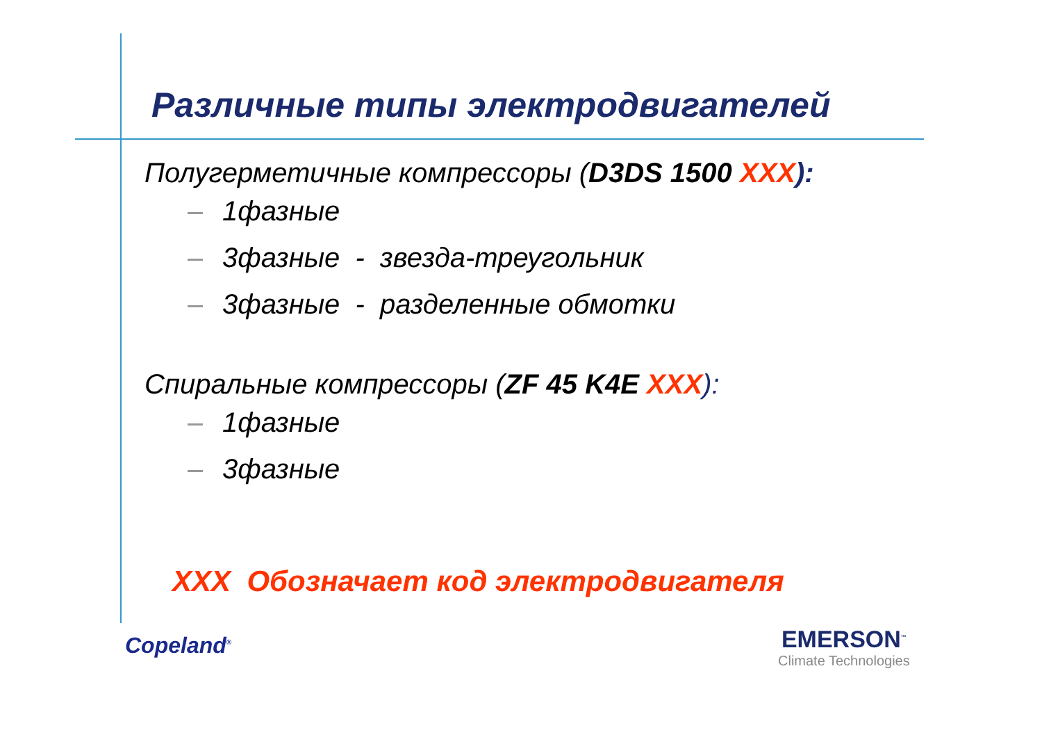Различные типы электродвигателей
Полугерметичные компрессоры (D3DS 1500 XXX):
1фазные
3фазные - звезда-треугольник
3фазные - разделенные обмотки
Спиральные компрессоры (ZF 45 K4E XXX):
1фазные
3фазные
XXX Обозначает код электродвигателя
Copeland<sup>®</sup>
EMERSON<sup>™</sup>
Climate Technologies